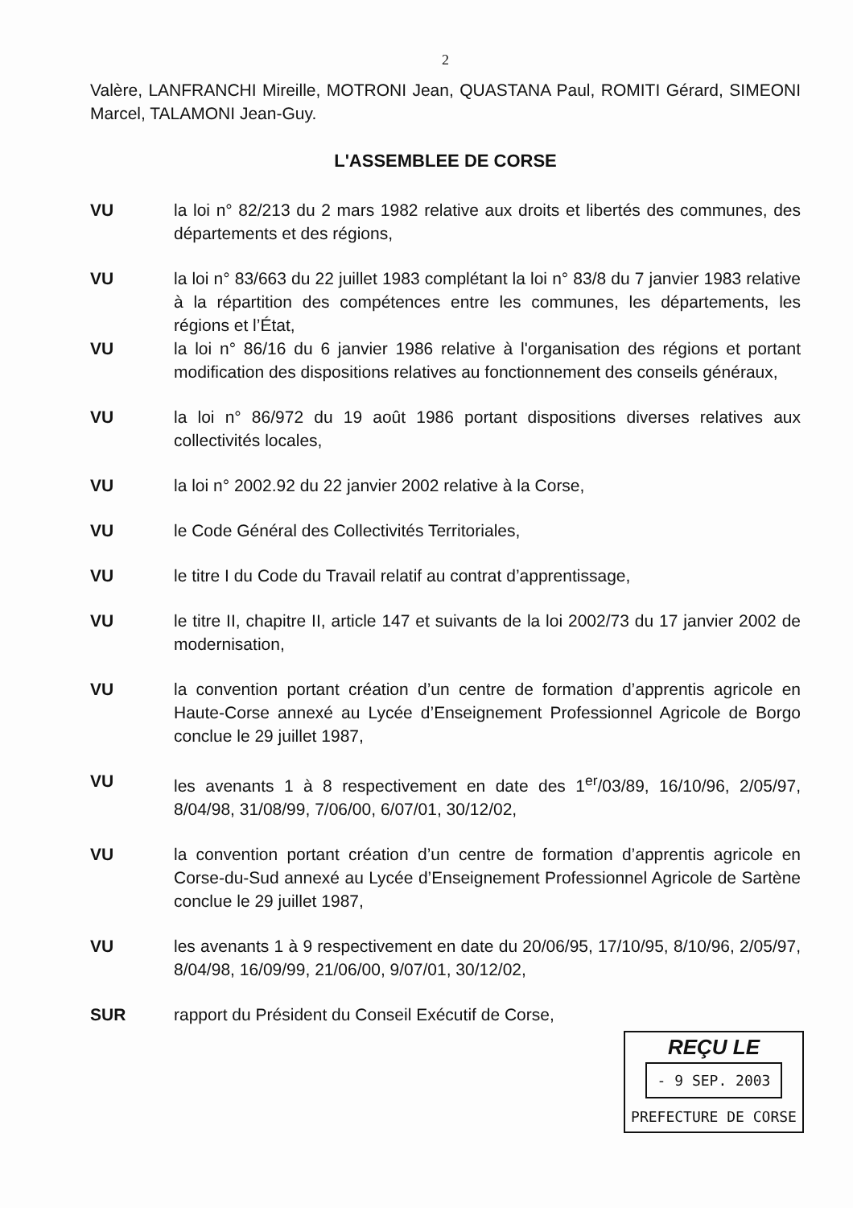2
Valère, LANFRANCHI Mireille, MOTRONI Jean, QUASTANA Paul, ROMITI Gérard, SIMEONI Marcel, TALAMONI Jean-Guy.
L'ASSEMBLEE DE CORSE
VU la loi n° 82/213 du 2 mars 1982 relative aux droits et libertés des communes, des départements et des régions,
VU la loi n° 83/663 du 22 juillet 1983 complétant la loi n° 83/8 du 7 janvier 1983 relative à la répartition des compétences entre les communes, les départements, les régions et l’État,
VU la loi n° 86/16 du 6 janvier 1986 relative à l'organisation des régions et portant modification des dispositions relatives au fonctionnement des conseils généraux,
VU la loi n° 86/972 du 19 août 1986 portant dispositions diverses relatives aux collectivités locales,
VU la loi n° 2002.92 du 22 janvier 2002 relative à la Corse,
VU le Code Général des Collectivités Territoriales,
VU le titre I du Code du Travail relatif au contrat d’apprentissage,
VU le titre II, chapitre II, article 147 et suivants de la loi 2002/73 du 17 janvier 2002 de modernisation,
VU la convention portant création d’un centre de formation d’apprentis agricole en Haute-Corse annexé au Lycée d’Enseignement Professionnel Agricole de Borgo conclue le 29 juillet 1987,
VU les avenants 1 à 8 respectivement en date des 1<sup>er</sup>/03/89, 16/10/96, 2/05/97, 8/04/98, 31/08/99, 7/06/00, 6/07/01, 30/12/02,
VU la convention portant création d’un centre de formation d’apprentis agricole en Corse-du-Sud annexé au Lycée d’Enseignement Professionnel Agricole de Sartène conclue le 29 juillet 1987,
VU les avenants 1 à 9 respectivement en date du 20/06/95, 17/10/95, 8/10/96, 2/05/97, 8/04/98, 16/09/99, 21/06/00, 9/07/01, 30/12/02,
SUR rapport du Président du Conseil Exécutif de Corse,
REÇU LE
- 9 SEP. 2003
PREFECTURE DE CORSE